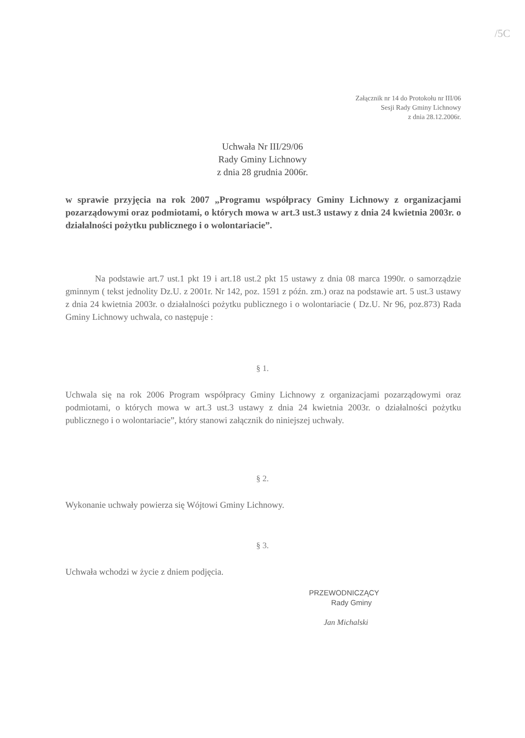/5C
Załącznik nr 14 do Protokołu nr III/06
Sesji Rady Gminy Lichnowy
z dnia 28.12.2006r.
Uchwała Nr III/29/06
Rady Gminy Lichnowy
z dnia 28 grudnia 2006r.
w sprawie przyjęcia na rok 2007 „Programu współpracy Gminy Lichnowy z organizacjami pozarządowymi oraz podmiotami, o których mowa w art.3 ust.3 ustawy z dnia 24 kwietnia 2003r. o działalności pożytku publicznego i o wolontariacie”.
Na podstawie art.7 ust.1 pkt 19 i art.18 ust.2 pkt 15 ustawy z dnia 08 marca 1990r. o samorządzie gminnym ( tekst jednolity Dz.U. z 2001r. Nr 142, poz. 1591 z późn. zm.) oraz na podstawie art. 5 ust.3 ustawy z dnia 24 kwietnia 2003r. o działalności pożytku publicznego i o wolontariacie ( Dz.U. Nr 96, poz.873) Rada Gminy Lichnowy uchwala, co następuje :
§ 1.
Uchwala się na rok 2006 Program współpracy Gminy Lichnowy z organizacjami pozarządowymi oraz podmiotami, o których mowa w art.3 ust.3 ustawy z dnia 24 kwietnia 2003r. o działalności pożytku publicznego i o wolontariacie”, który stanowi załącznik do niniejszej uchwały.
§ 2.
Wykonanie uchwały powierza się Wójtowi Gminy Lichnowy.
§ 3.
Uchwała wchodzi w życie z dniem podjęcia.
PRZEWODNICZĄCY
Rady Gminy
Jan Michalski